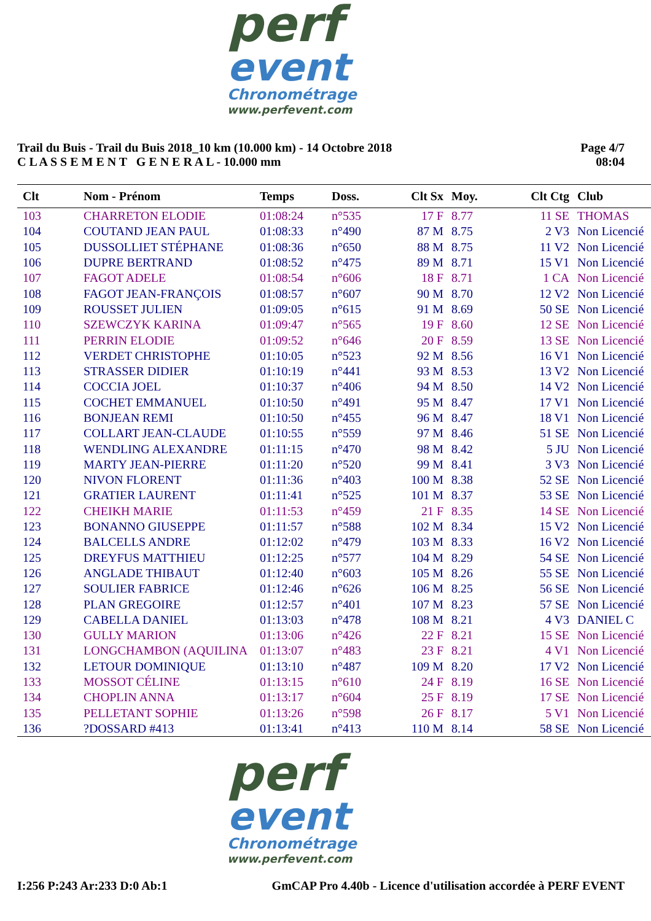perf
event
Chronométrage
www.perfevent.com
Trail du Buis - Trail du Buis 2018_10 km (10.000 km) - 14 Octobre 2018
C L A S S E M E N T G E N E R A L - 10.000 mm
Page 4/7
08:04
| Clt | Nom - Prénom | Temps | Doss. | Clt Sx | Moy. | Clt Ctg | Club |
| --- | --- | --- | --- | --- | --- | --- | --- |
| 103 | CHARRETON ELODIE | 01:08:24 | n°535 | 17 F | 8.77 | 11 SE | THOMAS |
| 104 | COUTAND JEAN PAUL | 01:08:33 | n°490 | 87 M | 8.75 | 2 V3 | Non Licencié |
| 105 | DUSSOLLIET STÉPHANE | 01:08:36 | n°650 | 88 M | 8.75 | 11 V2 | Non Licencié |
| 106 | DUPRE BERTRAND | 01:08:52 | n°475 | 89 M | 8.71 | 15 V1 | Non Licencié |
| 107 | FAGOT ADELE | 01:08:54 | n°606 | 18 F | 8.71 | 1 CA | Non Licencié |
| 108 | FAGOT JEAN-FRANÇOIS | 01:08:57 | n°607 | 90 M | 8.70 | 12 V2 | Non Licencié |
| 109 | ROUSSET JULIEN | 01:09:05 | n°615 | 91 M | 8.69 | 50 SE | Non Licencié |
| 110 | SZEWCZYK KARINA | 01:09:47 | n°565 | 19 F | 8.60 | 12 SE | Non Licencié |
| 111 | PERRIN ELODIE | 01:09:52 | n°646 | 20 F | 8.59 | 13 SE | Non Licencié |
| 112 | VERDET CHRISTOPHE | 01:10:05 | n°523 | 92 M | 8.56 | 16 V1 | Non Licencié |
| 113 | STRASSER DIDIER | 01:10:19 | n°441 | 93 M | 8.53 | 13 V2 | Non Licencié |
| 114 | COCCIA JOEL | 01:10:37 | n°406 | 94 M | 8.50 | 14 V2 | Non Licencié |
| 115 | COCHET EMMANUEL | 01:10:50 | n°491 | 95 M | 8.47 | 17 V1 | Non Licencié |
| 116 | BONJEAN REMI | 01:10:50 | n°455 | 96 M | 8.47 | 18 V1 | Non Licencié |
| 117 | COLLART JEAN-CLAUDE | 01:10:55 | n°559 | 97 M | 8.46 | 51 SE | Non Licencié |
| 118 | WENDLING ALEXANDRE | 01:11:15 | n°470 | 98 M | 8.42 | 5 JU | Non Licencié |
| 119 | MARTY JEAN-PIERRE | 01:11:20 | n°520 | 99 M | 8.41 | 3 V3 | Non Licencié |
| 120 | NIVON FLORENT | 01:11:36 | n°403 | 100 M | 8.38 | 52 SE | Non Licencié |
| 121 | GRATIER LAURENT | 01:11:41 | n°525 | 101 M | 8.37 | 53 SE | Non Licencié |
| 122 | CHEIKH MARIE | 01:11:53 | n°459 | 21 F | 8.35 | 14 SE | Non Licencié |
| 123 | BONANNO GIUSEPPE | 01:11:57 | n°588 | 102 M | 8.34 | 15 V2 | Non Licencié |
| 124 | BALCELLS ANDRE | 01:12:02 | n°479 | 103 M | 8.33 | 16 V2 | Non Licencié |
| 125 | DREYFUS MATTHIEU | 01:12:25 | n°577 | 104 M | 8.29 | 54 SE | Non Licencié |
| 126 | ANGLADE THIBAUT | 01:12:40 | n°603 | 105 M | 8.26 | 55 SE | Non Licencié |
| 127 | SOULIER FABRICE | 01:12:46 | n°626 | 106 M | 8.25 | 56 SE | Non Licencié |
| 128 | PLAN GREGOIRE | 01:12:57 | n°401 | 107 M | 8.23 | 57 SE | Non Licencié |
| 129 | CABELLA DANIEL | 01:13:03 | n°478 | 108 M | 8.21 | 4 V3 | DANIEL C |
| 130 | GULLY MARION | 01:13:06 | n°426 | 22 F | 8.21 | 15 SE | Non Licencié |
| 131 | LONGCHAMBON (AQUILINA | 01:13:07 | n°483 | 23 F | 8.21 | 4 V1 | Non Licencié |
| 132 | LETOUR DOMINIQUE | 01:13:10 | n°487 | 109 M | 8.20 | 17 V2 | Non Licencié |
| 133 | MOSSOT CÉLINE | 01:13:15 | n°610 | 24 F | 8.19 | 16 SE | Non Licencié |
| 134 | CHOPLIN ANNA | 01:13:17 | n°604 | 25 F | 8.19 | 17 SE | Non Licencié |
| 135 | PELLETANT SOPHIE | 01:13:26 | n°598 | 26 F | 8.17 | 5 V1 | Non Licencié |
| 136 | ?DOSSARD #413 | 01:13:41 | n°413 | 110 M | 8.14 | 58 SE | Non Licencié |
perf
event
Chronométrage
www.perfevent.com
I:256 P:243 Ar:233 D:0 Ab:1 GmCAP Pro 4.40b - Licence d'utilisation accordée à PERF EVENT